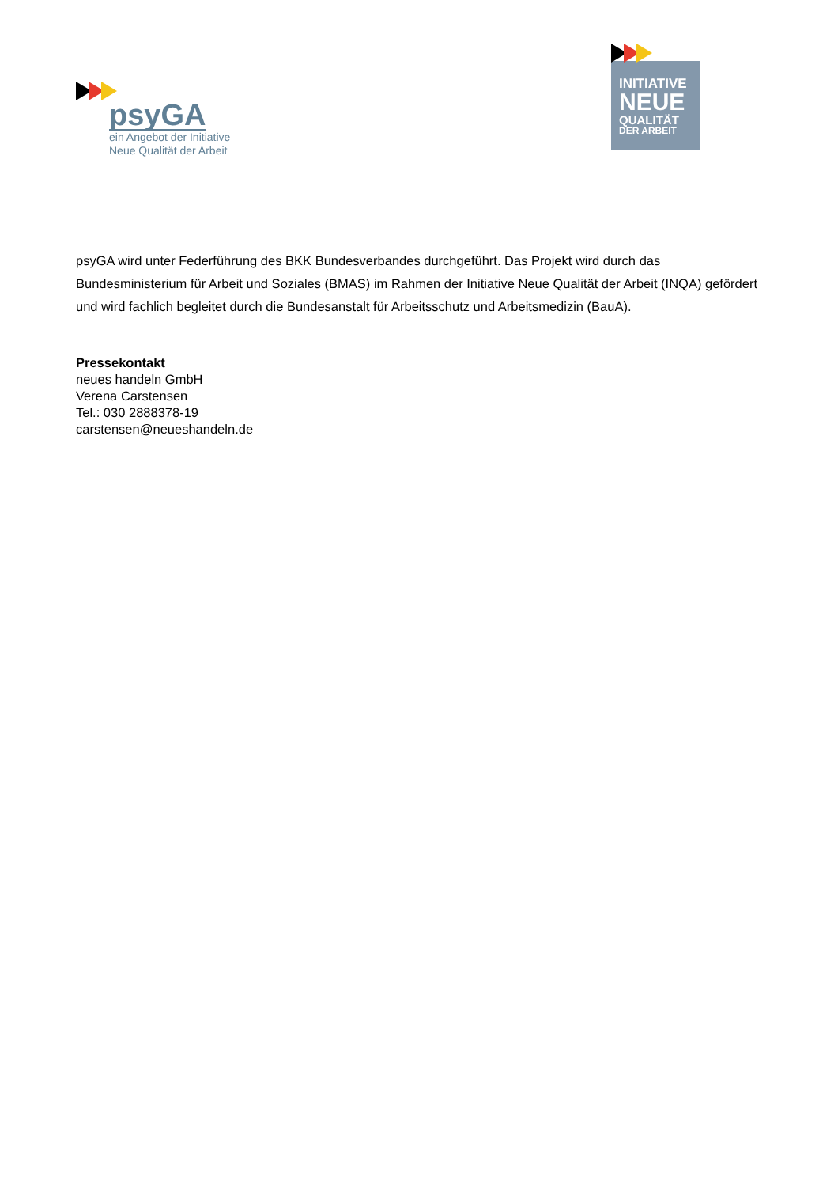psyGA
ein Angebot der Initiative
Neue Qualität der Arbeit
INITIATIVE
NEUE
QUALITÄT
DER ARBEIT
psyGA wird unter Federführung des BKK Bundesverbandes durchgeführt. Das Projekt wird durch das Bundesministerium für Arbeit und Soziales (BMAS) im Rahmen der Initiative Neue Qualität der Arbeit (INQA) gefördert und wird fachlich begleitet durch die Bundesanstalt für Arbeitsschutz und Arbeitsmedizin (BauA).
Pressekontakt
neues handeln GmbH
Verena Carstensen
Tel.: 030 2888378-19
carstensen@neueshandeln.de